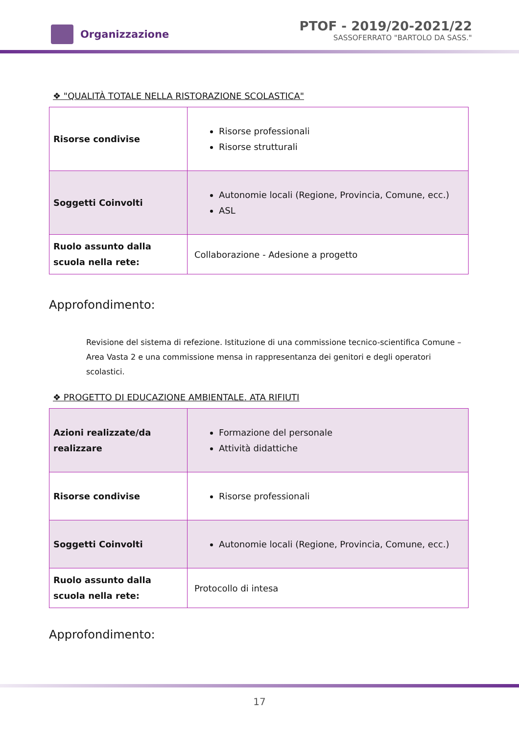Organizzazione
PTOF - 2019/20-2021/22
SASSOFERRATO "BARTOLO DA SASS."
❖ "QUALITÀ TOTALE NELLA RISTORAZIONE SCOLASTICA"
| Risorse condivise | Risorse professionali Risorse strutturali |
| Soggetti Coinvolti | Autonomie locali (Regione, Provincia, Comune, ecc.) ASL |
| Ruolo assunto dalla scuola nella rete: | Collaborazione - Adesione a progetto |
Approfondimento:
Revisione del sistema di refezione. Istituzione di una commissione tecnico-scientifica Comune – Area Vasta 2 e una commissione mensa in rappresentanza dei genitori e degli operatori scolastici.
❖ PROGETTO DI EDUCAZIONE AMBIENTALE. ATA RIFIUTI
| Azioni realizzate/da realizzare | Formazione del personale Attività didattiche |
| Risorse condivise | Risorse professionali |
| Soggetti Coinvolti | Autonomie locali (Regione, Provincia, Comune, ecc.) |
| Ruolo assunto dalla scuola nella rete: | Protocollo di intesa |
Approfondimento:
17